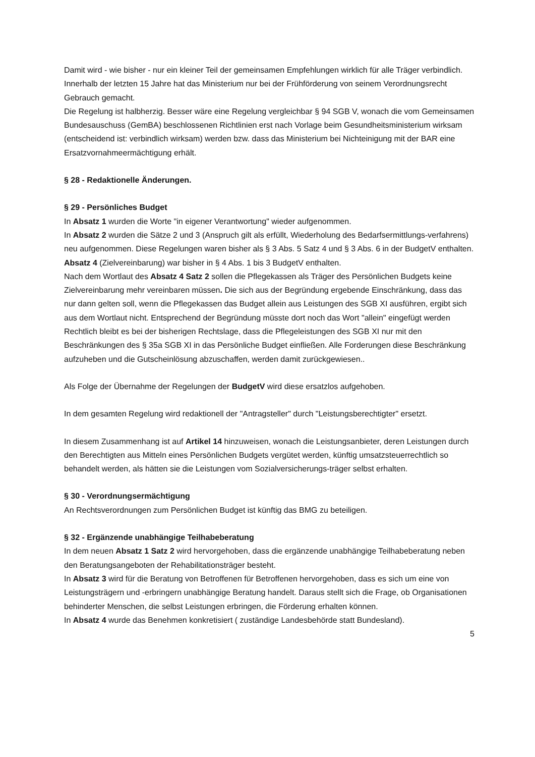Damit wird - wie bisher - nur ein kleiner Teil der gemeinsamen Empfehlungen wirklich für alle Träger verbindlich. Innerhalb der letzten 15 Jahre hat das Ministerium nur bei der Frühförderung von seinem Verordnungsrecht Gebrauch gemacht.
Die Regelung ist halbherzig. Besser wäre eine Regelung vergleichbar § 94 SGB V, wonach die vom Gemeinsamen Bundesauschuss (GemBA) beschlossenen Richtlinien erst nach Vorlage beim Gesundheitsministerium wirksam (entscheidend ist: verbindlich wirksam) werden bzw. dass das Ministerium bei Nichteinigung mit der BAR eine Ersatzvornahmeermächtigung erhält.
§ 28 - Redaktionelle Änderungen.
§ 29 - Persönliches Budget
In Absatz 1 wurden die Worte "in eigener Verantwortung" wieder aufgenommen.
In Absatz 2 wurden die Sätze 2 und 3 (Anspruch gilt als erfüllt, Wiederholung des Bedarfsermittlungs-verfahrens) neu aufgenommen. Diese Regelungen waren bisher als § 3 Abs. 5 Satz 4 und § 3 Abs. 6 in der BudgetV enthalten.
Absatz 4 (Zielvereinbarung) war bisher in § 4 Abs. 1 bis 3 BudgetV enthalten.
Nach dem Wortlaut des Absatz 4 Satz 2 sollen die Pflegekassen als Träger des Persönlichen Budgets keine Zielvereinbarung mehr vereinbaren müssen. Die sich aus der Begründung ergebende Einschränkung, dass das nur dann gelten soll, wenn die Pflegekassen das Budget allein aus Leistungen des SGB XI ausführen, ergibt sich aus dem Wortlaut nicht. Entsprechend der Begründung müsste dort noch das Wort "allein" eingefügt werden
Rechtlich bleibt es bei der bisherigen Rechtslage, dass die Pflegeleistungen des SGB XI nur mit den Beschränkungen des § 35a SGB XI in das Persönliche Budget einfließen. Alle Forderungen diese Beschränkung aufzuheben und die Gutscheinlösung abzuschaffen, werden damit zurückgewiesen..
Als Folge der Übernahme der Regelungen der BudgetV wird diese ersatzlos aufgehoben.
In dem gesamten Regelung wird redaktionell der "Antragsteller" durch "Leistungsberechtigter" ersetzt.
In diesem Zusammenhang ist auf Artikel 14 hinzuweisen, wonach die Leistungsanbieter, deren Leistungen durch den Berechtigten aus Mitteln eines Persönlichen Budgets vergütet werden, künftig umsatzsteuerrechtlich so behandelt werden, als hätten sie die Leistungen vom Sozialversicherungs-träger selbst erhalten.
§ 30 - Verordnungsermächtigung
An Rechtsverordnungen zum Persönlichen Budget ist künftig das BMG zu beteiligen.
§ 32 - Ergänzende unabhängige Teilhabeberatung
In dem neuen Absatz 1 Satz 2 wird hervorgehoben, dass die ergänzende unabhängige Teilhabeberatung neben den Beratungsangeboten der Rehabilitationsträger besteht.
In Absatz 3 wird für die Beratung von Betroffenen für Betroffenen hervorgehoben, dass es sich um eine von Leistungsträgern und -erbringern unabhängige Beratung handelt. Daraus stellt sich die Frage, ob Organisationen behinderter Menschen, die selbst Leistungen erbringen, die Förderung erhalten können.
In Absatz 4 wurde das Benehmen konkretisiert ( zuständige Landesbehörde statt Bundesland).
5